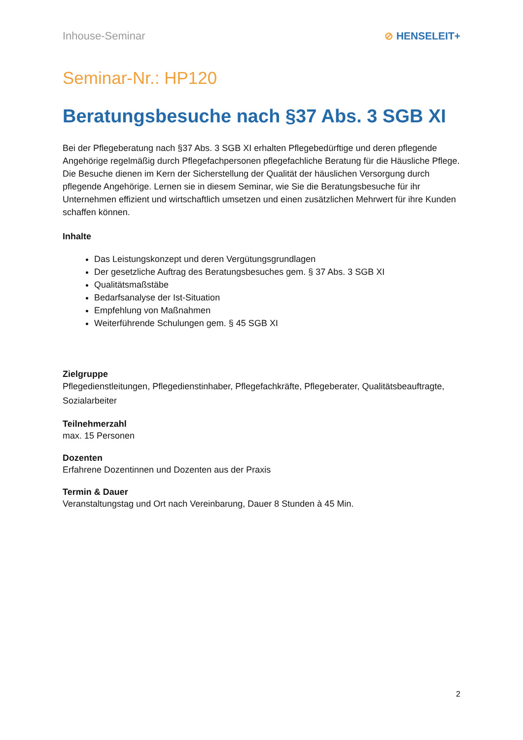Inhouse-Seminar ⊘ HENSELEIT+
Seminar-Nr.: HP120
Beratungsbesuche nach §37 Abs. 3 SGB XI
Bei der Pflegeberatung nach §37 Abs. 3 SGB XI erhalten Pflegebedürftige und deren pflegende Angehörige regelmäßig durch Pflegefachpersonen pflegefachliche Beratung für die Häusliche Pflege. Die Besuche dienen im Kern der Sicherstellung der Qualität der häuslichen Versorgung durch pflegende Angehörige. Lernen sie in diesem Seminar, wie Sie die Beratungsbesuche für ihr Unternehmen effizient und wirtschaftlich umsetzen und einen zusätzlichen Mehrwert für ihre Kunden schaffen können.
Inhalte
Das Leistungskonzept und deren Vergütungsgrundlagen
Der gesetzliche Auftrag des Beratungsbesuches gem. § 37 Abs. 3 SGB XI
Qualitätsmaßstäbe
Bedarfsanalyse der Ist-Situation
Empfehlung von Maßnahmen
Weiterführende Schulungen gem. § 45 SGB XI
Zielgruppe
Pflegedienstleitungen, Pflegedienstinhaber, Pflegefachkräfte, Pflegeberater, Qualitätsbeauftragte, Sozialarbeiter
Teilnehmerzahl
max. 15 Personen
Dozenten
Erfahrene Dozentinnen und Dozenten aus der Praxis
Termin & Dauer
Veranstaltungstag und Ort nach Vereinbarung, Dauer 8 Stunden à 45 Min.
2